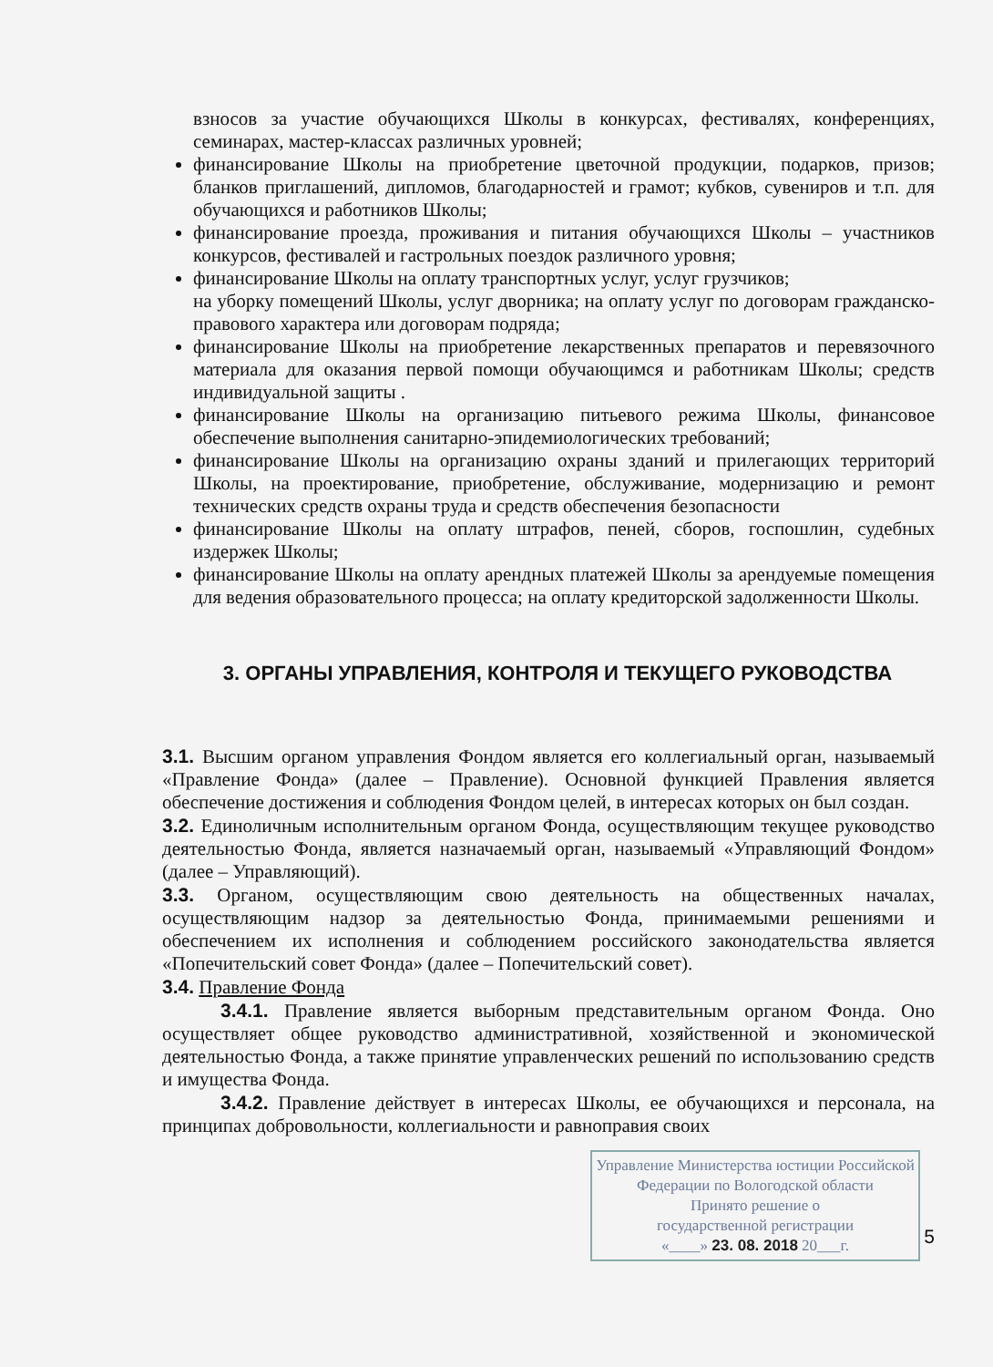взносов за участие обучающихся Школы в конкурсах, фестивалях, конференциях, семинарах, мастер-классах различных уровней;
финансирование Школы на приобретение цветочной продукции, подарков, призов; бланков приглашений, дипломов, благодарностей и грамот; кубков, сувениров и т.п. для обучающихся и работников Школы;
финансирование проезда, проживания и питания обучающихся Школы – участников конкурсов, фестивалей и гастрольных поездок различного уровня;
финансирование Школы на оплату транспортных услуг, услуг грузчиков;
на уборку помещений Школы, услуг дворника; на оплату услуг по договорам гражданско-правового характера или договорам подряда;
финансирование Школы на приобретение лекарственных препаратов и перевязочного материала для оказания первой помощи обучающимся и работникам Школы; средств индивидуальной защиты .
финансирование Школы на организацию питьевого режима Школы, финансовое обеспечение выполнения санитарно-эпидемиологических требований;
финансирование Школы на организацию охраны зданий и прилегающих территорий Школы, на проектирование, приобретение, обслуживание, модернизацию и ремонт технических средств охраны труда и средств обеспечения безопасности
финансирование Школы на оплату штрафов, пеней, сборов, госпошлин, судебных издержек Школы;
финансирование Школы на оплату арендных платежей Школы за арендуемые помещения для ведения образовательного процесса; на оплату кредиторской задолженности Школы.
3. ОРГАНЫ УПРАВЛЕНИЯ, КОНТРОЛЯ И ТЕКУЩЕГО РУКОВОДСТВА
3.1. Высшим органом управления Фондом является его коллегиальный орган, называемый «Правление Фонда» (далее – Правление). Основной функцией Правления является обеспечение достижения и соблюдения Фондом целей, в интересах которых он был создан.
3.2. Единоличным исполнительным органом Фонда, осуществляющим текущее руководство деятельностью Фонда, является назначаемый орган, называемый «Управляющий Фондом» (далее – Управляющий).
3.3. Органом, осуществляющим свою деятельность на общественных началах, осуществляющим надзор за деятельностью Фонда, принимаемыми решениями и обеспечением их исполнения и соблюдением российского законодательства является «Попечительский совет Фонда» (далее – Попечительский совет).
3.4. Правление Фонда
3.4.1. Правление является выборным представительным органом Фонда. Оно осуществляет общее руководство административной, хозяйственной и экономической деятельностью Фонда, а также принятие управленческих решений по использованию средств и имущества Фонда.
3.4.2. Правление действует в интересах Школы, ее обучающихся и персонала, на принципах добровольности, коллегиальности и равноправия своих
Управление Министерства юстиции Российской Федерации по Вологодской области
Принято решение о
государственной регистрации
«____» 23. 08. 2018 20___г.
5